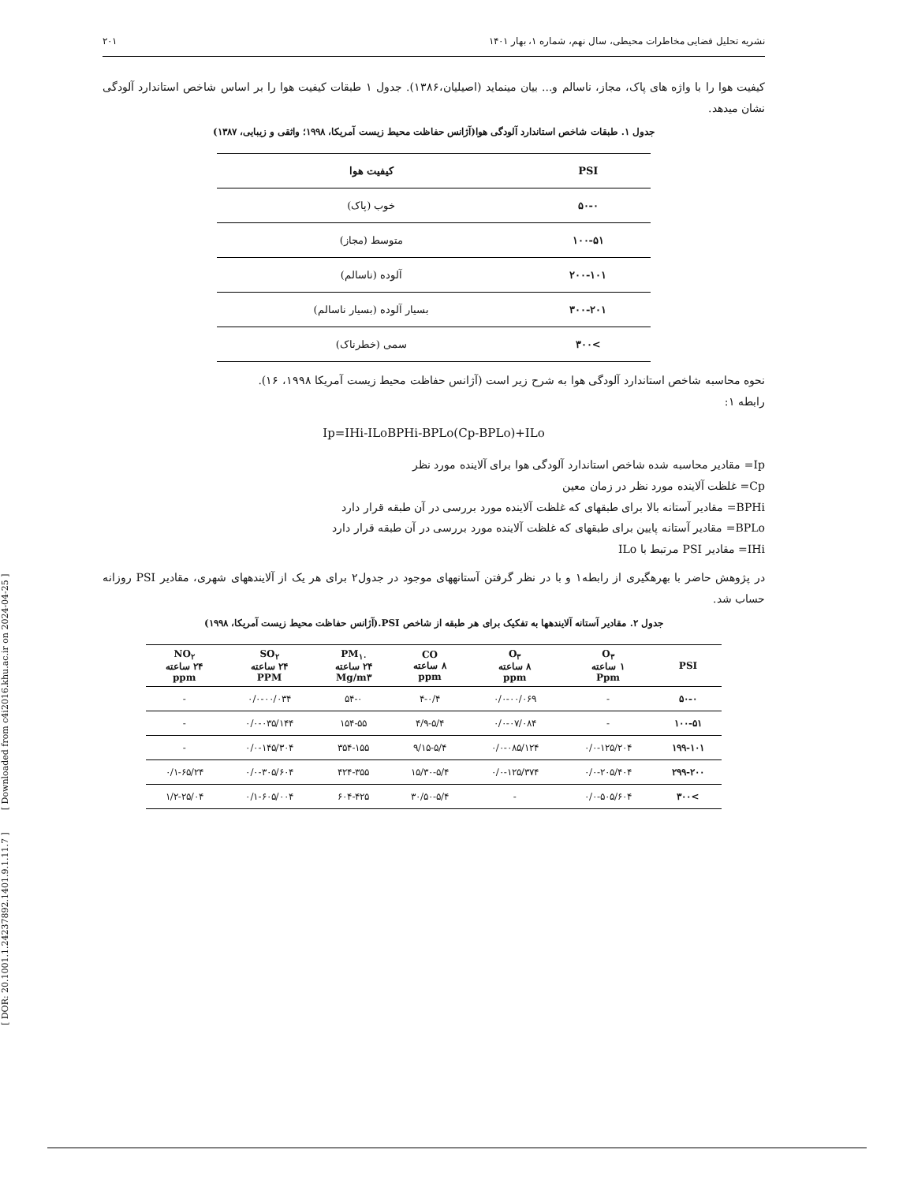[ DOR: 20.1001.1.24237892.1401.9.1.11.7 ] [ Downloaded from c4i2016.khu.ac.ir on 2024-04-25 ]
نشریه تحلیل فضایی مخاطرات محیطی، سال نهم، شماره ۱، بهار ۱۴۰۱ ۲۰۱
کیفیت هوا را با واژه های پاک، مجاز، ناسالم و... بیان مینماید (اصیلیان،۱۳۸۶). جدول ۱ طبقات کیفیت هوا را بر اساس شاخص استاندارد آلودگی نشان میدهد.
جدول ۱. طبقات شاخص استاندارد آلودگی هوا(آژانس حفاظت محیط زیست آمریکا، ۱۹۹۸؛ واثقی و زیبایی، ۱۳۸۷)
| PSI | کیفیت هوا |
| --- | --- |
| ۵۰-۰ | خوب (پاک) |
| ۱۰۰-۵۱ | متوسط (مجاز) |
| ۲۰۰-۱۰۱ | آلوده (ناسالم) |
| ۳۰۰-۲۰۱ | بسیار آلوده (بسیار ناسالم) |
| >۳۰۰ | سمی (خطرناک) |
نحوه محاسبه شاخص استاندارد آلودگی هوا به شرح زیر است (آژانس حفاظت محیط زیست آمریکا ۱۹۹۸، ۱۶).
رابطه ۱:
Ip=IHi-ILoBPHi-BPLo(Cp-BPLo)+ILo
Ip= مقادیر محاسبه شده شاخص استاندارد آلودگی هوا برای آلاینده مورد نظر
Cp= غلظت آلاینده مورد نظر در زمان معین
BPHi= مقادیر آستانه بالا برای طبقهای که غلظت آلاینده مورد بررسی در آن طبقه قرار دارد
BPLo= مقادیر آستانه پایین برای طبقهای که غلظت آلاینده مورد بررسی در آن طبقه قرار دارد
IHi= مقادیر PSI مرتبط با ILo
در پژوهش حاضر با بهرهگیری از رابطه۱ و با در نظر گرفتن آستانههای موجود در جدول۲ برای هر یک از آلایندههای شهری، مقادیر PSI روزانه حساب شد.
جدول ۲. مقادیر آستانه آلایندهها به تفکیک برای هر طبقه از شاخص PSI.(آژانس حفاظت محیط زیست آمریکا، ۱۹۹۸)
| PSI | O<sub>۳</sub> ۱ ساعته Ppm | O<sub>۳</sub> ۸ ساعته ppm | CO ۸ ساعته ppm | PM<sub>۱۰</sub> ۲۴ ساعته Mg/m۳ | SO<sub>۲</sub> ۲۴ ساعته PPM | NO<sub>۲</sub> ۲۴ ساعته ppm |
| --- | --- | --- | --- | --- | --- | --- |
| ۵۰-۰ | - | ۰/۰-۰۰/۰۶۹ | ۴-۰/۴ | ۵۴-۰ | ۰/۰-۰۰/۰۳۴ | - |
| ۱۰۰-۵۱ | - | ۰/۰-۰۷/۰۸۴ | ۴/۹-۵/۴ | ۱۵۴-۵۵ | ۰/۰-۰۳۵/۱۴۴ | - |
| ۱۹۹-۱۰۱ | ۰/۰-۱۲۵/۲۰۴ | ۰/۰-۰۸۵/۱۲۴ | ۹/۱۵-۵/۴ | ۳۵۴-۱۵۵ | ۰/۰-۱۴۵/۳۰۴ | - |
| ۲۹۹-۲۰۰ | ۰/۰-۲۰۵/۴۰۴ | ۰/۰-۱۲۵/۳۷۴ | ۱۵/۳۰-۵/۴ | ۴۲۴-۳۵۵ | ۰/۰-۳۰۵/۶۰۴ | ۰/۱-۶۵/۲۴ |
| >۳۰۰ | ۰/۰-۵۰۵/۶۰۴ | - | ۳۰/۵۰-۵/۴ | ۶۰۴-۴۲۵ | ۰/۱-۶۰۵/۰۰۴ | ۱/۲-۲۵/۰۴ |